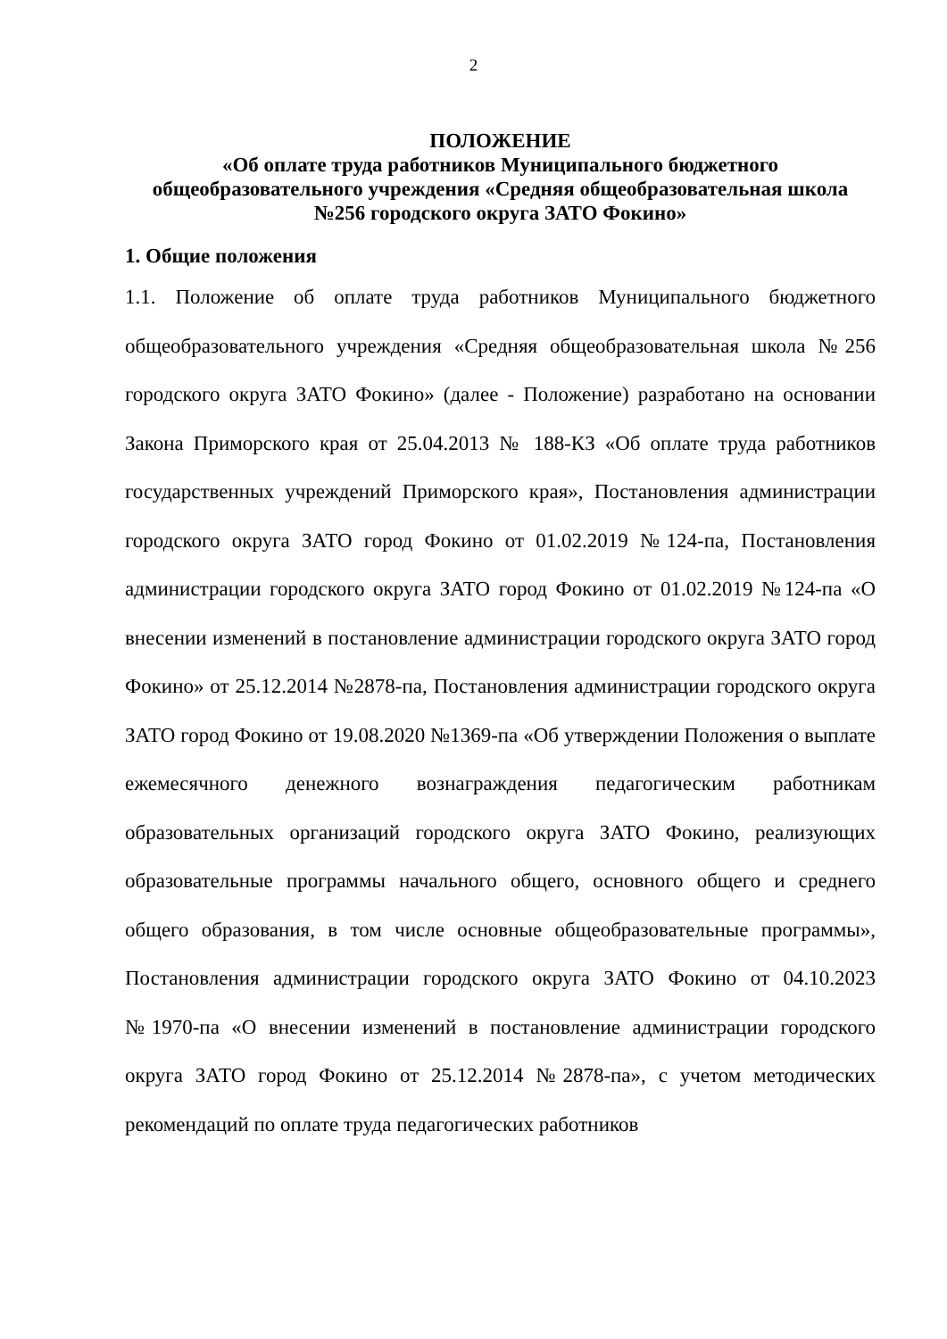2
ПОЛОЖЕНИЕ
«Об оплате труда работников Муниципального бюджетного общеобразовательного учреждения «Средняя общеобразовательная школа №256 городского округа ЗАТО Фокино»
1. Общие положения
1.1. Положение об оплате труда работников Муниципального бюджетного общеобразовательного учреждения «Средняя общеобразовательная школа №256 городского округа ЗАТО Фокино» (далее - Положение) разработано на основании Закона Приморского края от 25.04.2013 № 188-КЗ «Об оплате труда работников государственных учреждений Приморского края», Постановления администрации городского округа ЗАТО город Фокино от 01.02.2019 №124-па, Постановления администрации городского округа ЗАТО город Фокино от 01.02.2019 №124-па «О внесении изменений в постановление администрации городского округа ЗАТО город Фокино» от 25.12.2014 №2878-па, Постановления администрации городского округа ЗАТО город Фокино от 19.08.2020 №1369-па «Об утверждении Положения о выплате ежемесячного денежного вознаграждения педагогическим работникам образовательных организаций городского округа ЗАТО Фокино, реализующих образовательные программы начального общего, основного общего и среднего общего образования, в том числе основные общеобразовательные программы», Постановления администрации городского округа ЗАТО Фокино от 04.10.2023 №1970-па «О внесении изменений в постановление администрации городского округа ЗАТО город Фокино от 25.12.2014 №2878-па», с учетом методических рекомендаций по оплате труда педагогических работников